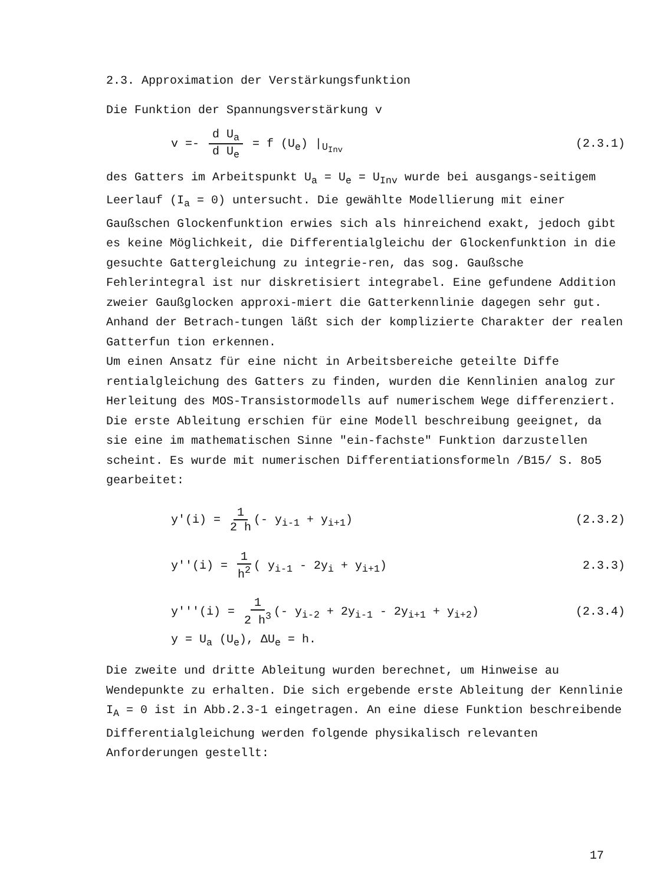2.3. Approximation der Verstärkungsfunktion
Die Funktion der Spannungsverstärkung v
v =- d U<sub>a</sub> d U<sub>e</sub> = f (U<sub>e</sub>) |<sub>U<sub>Inv</sub></sub> (2.3.1)
des Gatters im Arbeitspunkt U<sub>a</sub> = U<sub>e</sub> = U<sub>Inv</sub> wurde bei ausgangs-seitigem Leerlauf (I<sub>a</sub> = 0) untersucht. Die gewählte Modellierung mit einer Gaußschen Glockenfunktion erwies sich als hinreichend exakt, jedoch gibt es keine Möglichkeit, die Differentialgleichu der Glockenfunktion in die gesuchte Gattergleichung zu integrie-ren, das sog. Gaußsche Fehlerintegral ist nur diskretisiert integrabel. Eine gefundene Addition zweier Gaußglocken approxi-miert die Gatterkennlinie dagegen sehr gut. Anhand der Betrach-tungen läßt sich der komplizierte Charakter der realen Gatterfun tion erkennen.
Um einen Ansatz für eine nicht in Arbeitsbereiche geteilte Diffe rentialgleichung des Gatters zu finden, wurden die Kennlinien analog zur Herleitung des MOS-Transistormodells auf numerischem Wege differenziert. Die erste Ableitung erschien für eine Modell beschreibung geeignet, da sie eine im mathematischen Sinne "ein-fachste" Funktion darzustellen scheint. Es wurde mit numerischen Differentiationsformeln /B15/ S. 8o5 gearbeitet:
y'(i) = 1 2 h (- y<sub>i-1</sub> + y<sub>i+1</sub>) (2.3.2)
y''(i) = 1 h<sup>2</sup> ( y<sub>i-1</sub> - 2y<sub>i</sub> + y<sub>i+1</sub>) 2.3.3)
y'''(i) = 1 2 h<sup>3</sup> (- y<sub>i-2</sub> + 2y<sub>i-1</sub> - 2y<sub>i+1</sub> + y<sub>i+2</sub>) (2.3.4)
y = U<sub>a</sub> (U<sub>e</sub>), ΔU<sub>e</sub> = h.
Die zweite und dritte Ableitung wurden berechnet, um Hinweise au Wendepunkte zu erhalten. Die sich ergebende erste Ableitung der Kennlinie I<sub>A</sub> = 0 ist in Abb.2.3-1 eingetragen. An eine diese Funktion beschreibende Differentialgleichung werden folgende physikalisch relevanten Anforderungen gestellt:
17